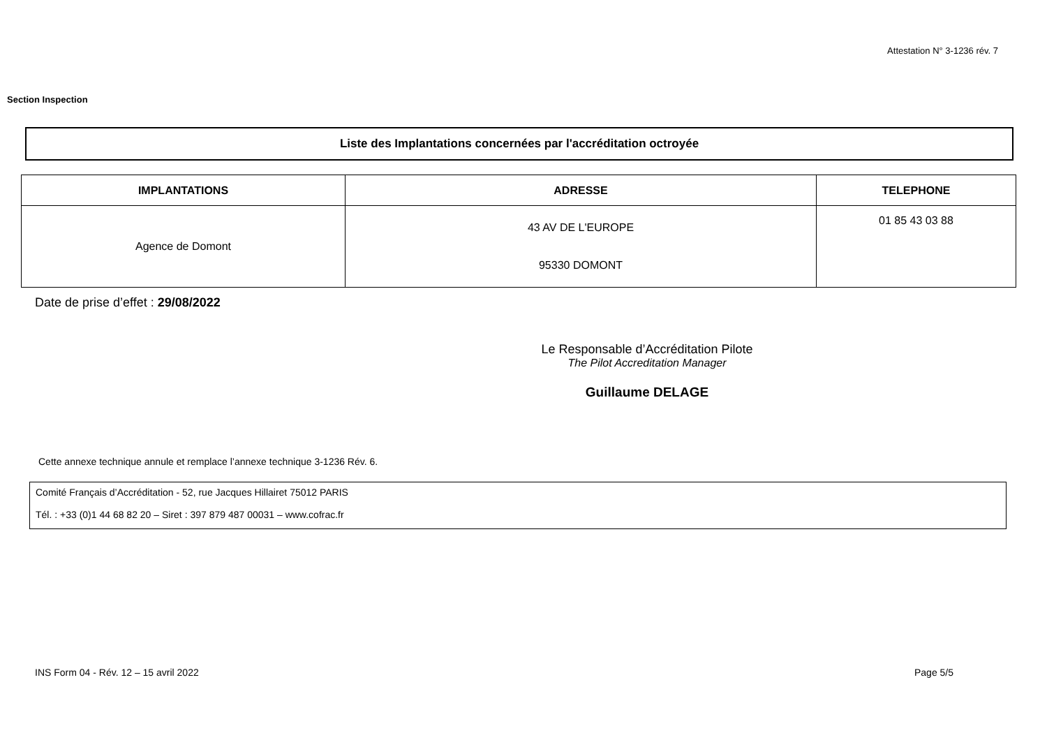Attestation N° 3-1236 rév. 7
Section Inspection
Liste des Implantations concernées par l'accréditation octroyée
| IMPLANTATIONS | ADRESSE | TELEPHONE |
| --- | --- | --- |
| Agence de Domont | 43 AV DE L'EUROPE 95330 DOMONT | 01 85 43 03 88 |
Date de prise d’effet : 29/08/2022
Le Responsable d’Accréditation Pilote
The Pilot Accreditation Manager
Guillaume DELAGE
Cette annexe technique annule et remplace l’annexe technique 3-1236 Rév. 6.
Comité Français d’Accréditation - 52, rue Jacques Hillairet 75012 PARIS
Tél. : +33 (0)1 44 68 82 20 – Siret : 397 879 487 00031 – www.cofrac.fr
INS Form 04 - Rév. 12 – 15 avril 2022
Page 5/5